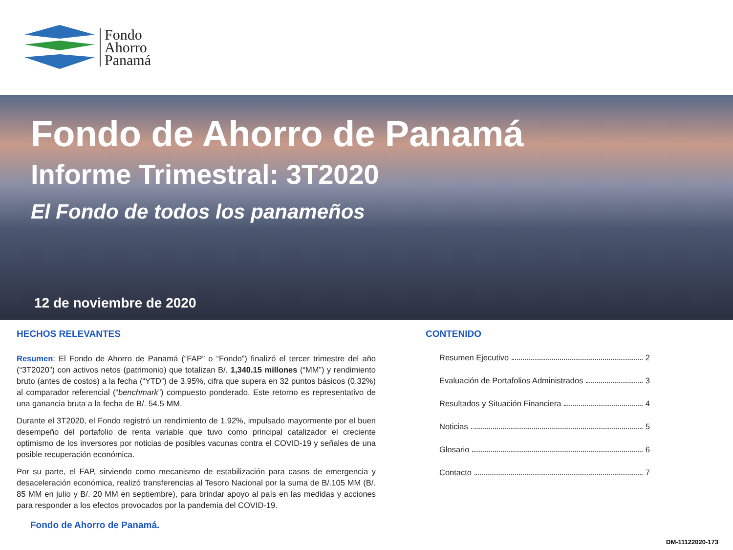Fondo
Ahorro
Panamá
Fondo de Ahorro de Panamá
Informe Trimestral: 3T2020
El Fondo de todos los panameños
12 de noviembre de 2020
HECHOS RELEVANTES
Resumen: El Fondo de Ahorro de Panamá (“FAP” o “Fondo”) finalizó el tercer trimestre del año (“3T2020”) con activos netos (patrimonio) que totalizan B/. 1,340.15 millones (“MM”) y rendimiento bruto (antes de costos) a la fecha (“YTD”) de 3.95%, cifra que supera en 32 puntos básicos (0.32%) al comparador referencial (“benchmark”) compuesto ponderado. Este retorno es representativo de una ganancia bruta a la fecha de B/. 54.5 MM.
Durante el 3T2020, el Fondo registró un rendimiento de 1.92%, impulsado mayormente por el buen desempeño del portafolio de renta variable que tuvo como principal catalizador el creciente optimismo de los inversores por noticias de posibles vacunas contra el COVID-19 y señales de una posible recuperación económica.
Por su parte, el FAP, sirviendo como mecanismo de estabilización para casos de emergencia y desaceleración económica, realizó transferencias al Tesoro Nacional por la suma de B/.105 MM (B/. 85 MM en julio y B/. 20 MM en septiembre), para brindar apoyo al país en las medidas y acciones para responder a los efectos provocados por la pandemia del COVID-19.
Fondo de Ahorro de Panamá.
CONTENIDO
Resumen Ejecutivo 2
Evaluación de Portafolios Administrados 3
Resultados y Situación Financiera 4
Noticias 5
Glosario 6
Contacto 7
DM-11122020-173